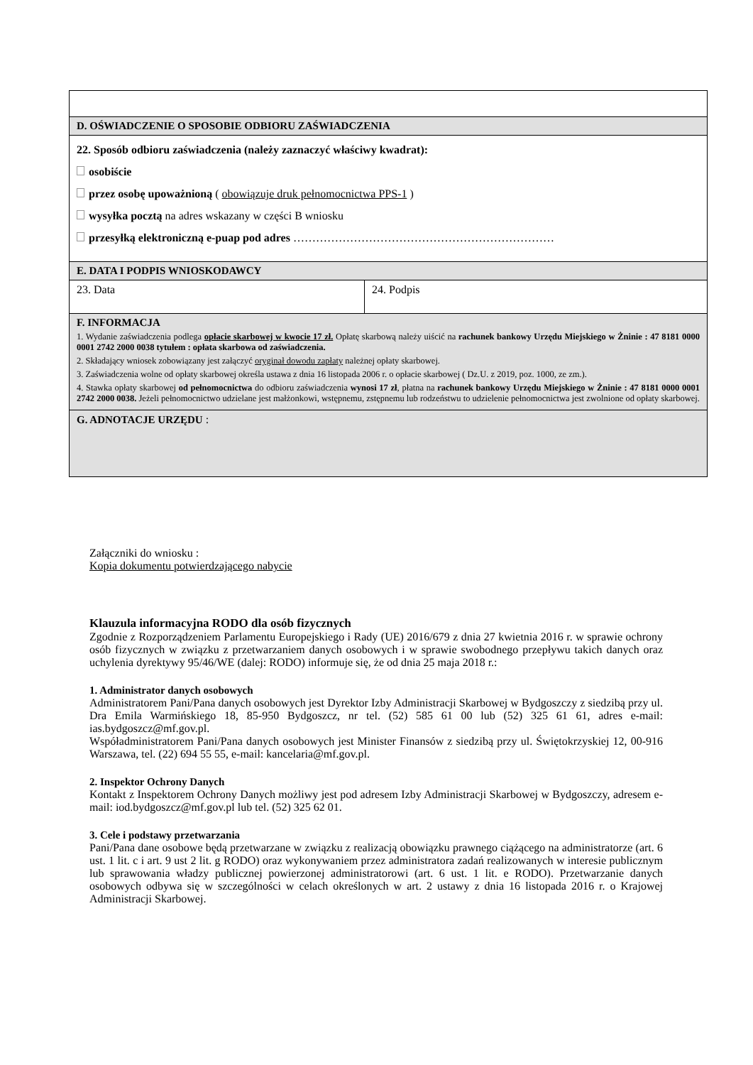| D. OŚWIADCZENIE O SPOSOBIE ODBIORU ZAŚWIADCZENIA | |
| 22. Sposób odbioru zaświadczenia (należy zaznaczyć właściwy kwadrat): osobiście przez osobę upoważnioną ( obowiązuje druk pełnomocnictwa PPS-1 ) wysyłka pocztą na adres wskazany w części B wniosku przesyłką elektroniczną e-puap pod adres …………………………………………………………… | |
| E. DATA I PODPIS WNIOSKODAWCY | |
| 23. Data | 24. Podpis |
| F. INFORMACJA 1. Wydanie zaświadczenia podlega opłacie skarbowej w kwocie 17 zł. Opłatę skarbową należy uiścić na rachunek bankowy Urzędu Miejskiego w Żninie : 47 8181 0000 0001 2742 2000 0038 tytułem : opłata skarbowa od zaświadczenia. 2. Składający wniosek zobowiązany jest załączyć oryginał dowodu zapłaty należnej opłaty skarbowej. 3. Zaświadczenia wolne od opłaty skarbowej określa ustawa z dnia 16 listopada 2006 r. o opłacie skarbowej ( Dz.U. z 2019, poz. 1000, ze zm.). 4. Stawka opłaty skarbowej od pełnomocnictwa do odbioru zaświadczenia wynosi 17 zł , płatna na rachunek bankowy Urzędu Miejskiego w Żninie : 47 8181 0000 0001 2742 2000 0038. Jeżeli pełnomocnictwo udzielane jest małżonkowi, wstępnemu, zstępnemu lub rodzeństwu to udzielenie pełnomocnictwa jest zwolnione od opłaty skarbowej. | |
| G. ADNOTACJE URZĘDU : | |
Załączniki do wniosku :
Kopia dokumentu potwierdzającego nabycie
Klauzula informacyjna RODO dla osób fizycznych
Zgodnie z Rozporządzeniem Parlamentu Europejskiego i Rady (UE) 2016/679 z dnia 27 kwietnia 2016 r. w sprawie ochrony osób fizycznych w związku z przetwarzaniem danych osobowych i w sprawie swobodnego przepływu takich danych oraz uchylenia dyrektywy 95/46/WE (dalej: RODO) informuje się, że od dnia 25 maja 2018 r.:
1. Administrator danych osobowych
Administratorem Pani/Pana danych osobowych jest Dyrektor Izby Administracji Skarbowej w Bydgoszczy z siedzibą przy ul. Dra Emila Warmińskiego 18, 85-950 Bydgoszcz, nr tel. (52) 585 61 00 lub (52) 325 61 61, adres e-mail: ias.bydgoszcz@mf.gov.pl.
Współadministratorem Pani/Pana danych osobowych jest Minister Finansów z siedzibą przy ul. Świętokrzyskiej 12, 00-916 Warszawa, tel. (22) 694 55 55, e-mail: kancelaria@mf.gov.pl.
2. Inspektor Ochrony Danych
Kontakt z Inspektorem Ochrony Danych możliwy jest pod adresem Izby Administracji Skarbowej w Bydgoszczy, adresem e-mail: iod.bydgoszcz@mf.gov.pl lub tel. (52) 325 62 01.
3. Cele i podstawy przetwarzania
Pani/Pana dane osobowe będą przetwarzane w związku z realizacją obowiązku prawnego ciążącego na administratorze (art. 6 ust. 1 lit. c i art. 9 ust 2 lit. g RODO) oraz wykonywaniem przez administratora zadań realizowanych w interesie publicznym lub sprawowania władzy publicznej powierzonej administratorowi (art. 6 ust. 1 lit. e RODO). Przetwarzanie danych osobowych odbywa się w szczególności w celach określonych w art. 2 ustawy z dnia 16 listopada 2016 r. o Krajowej Administracji Skarbowej.